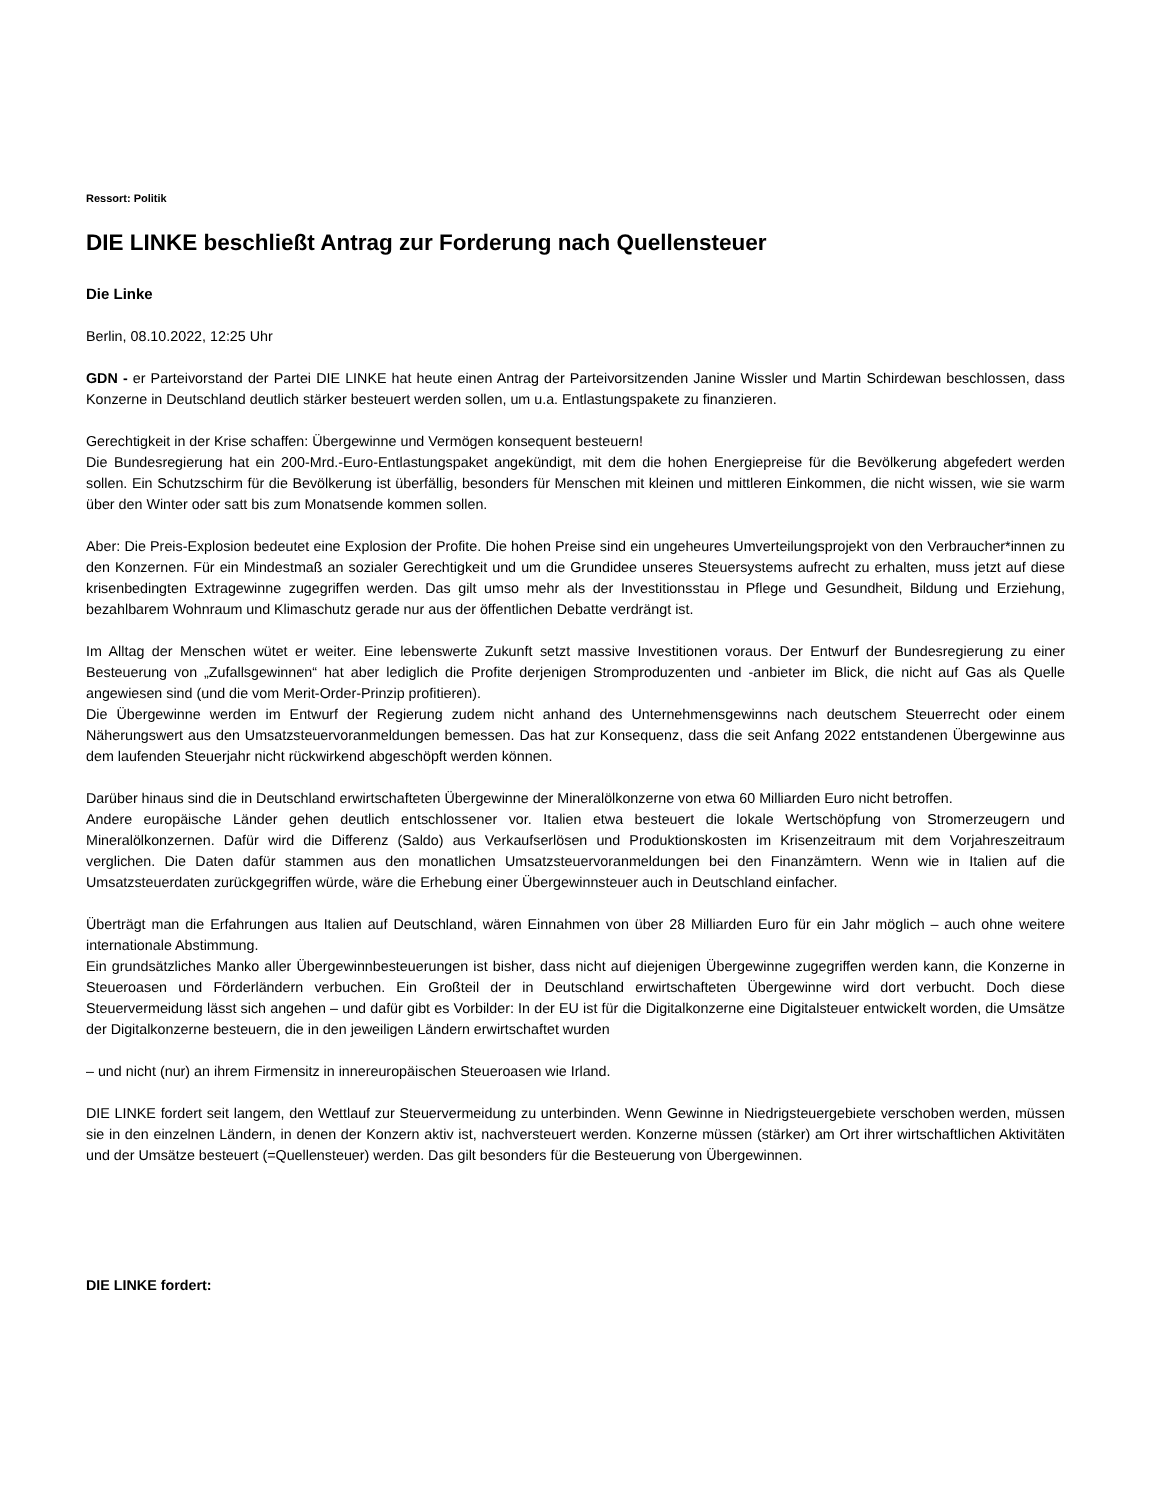Ressort: Politik
DIE LINKE beschließt Antrag zur Forderung nach Quellensteuer
Die Linke
Berlin, 08.10.2022, 12:25 Uhr
GDN - er Parteivorstand der Partei DIE LINKE hat heute einen Antrag der Parteivorsitzenden Janine Wissler und Martin Schirdewan beschlossen, dass Konzerne in Deutschland deutlich stärker besteuert werden sollen, um u.a. Entlastungspakete zu finanzieren.
Gerechtigkeit in der Krise schaffen: Übergewinne und Vermögen konsequent besteuern!
Die Bundesregierung hat ein 200-Mrd.-Euro-Entlastungspaket angekündigt, mit dem die hohen Energiepreise für die Bevölkerung abgefedert werden sollen. Ein Schutzschirm für die Bevölkerung ist überfällig, besonders für Menschen mit kleinen und mittleren Einkommen, die nicht wissen, wie sie warm über den Winter oder satt bis zum Monatsende kommen sollen.
Aber: Die Preis-Explosion bedeutet eine Explosion der Profite. Die hohen Preise sind ein ungeheures Umverteilungsprojekt von den Verbraucher*innen zu den Konzernen. Für ein Mindestmaß an sozialer Gerechtigkeit und um die Grundidee unseres Steuersystems aufrecht zu erhalten, muss jetzt auf diese krisenbedingten Extragewinne zugegriffen werden. Das gilt umso mehr als der Investitionsstau in Pflege und Gesundheit, Bildung und Erziehung, bezahlbarem Wohnraum und Klimaschutz gerade nur aus der öffentlichen Debatte verdrängt ist.
Im Alltag der Menschen wütet er weiter. Eine lebenswerte Zukunft setzt massive Investitionen voraus. Der Entwurf der Bundesregierung zu einer Besteuerung von „Zufallsgewinnen“ hat aber lediglich die Profite derjenigen Stromproduzenten und -anbieter im Blick, die nicht auf Gas als Quelle angewiesen sind (und die vom Merit-Order-Prinzip profitieren).
Die Übergewinne werden im Entwurf der Regierung zudem nicht anhand des Unternehmensgewinns nach deutschem Steuerrecht oder einem Näherungswert aus den Umsatzsteuervoranmeldungen bemessen. Das hat zur Konsequenz, dass die seit Anfang 2022 entstandenen Übergewinne aus dem laufenden Steuerjahr nicht rückwirkend abgeschöpft werden können.
Darüber hinaus sind die in Deutschland erwirtschafteten Übergewinne der Mineralölkonzerne von etwa 60 Milliarden Euro nicht betroffen.
Andere europäische Länder gehen deutlich entschlossener vor. Italien etwa besteuert die lokale Wertschöpfung von Stromerzeugern und Mineralölkonzernen. Dafür wird die Differenz (Saldo) aus Verkaufserlösen und Produktionskosten im Krisenzeitraum mit dem Vorjahreszeitraum verglichen. Die Daten dafür stammen aus den monatlichen Umsatzsteuervoranmeldungen bei den Finanzämtern. Wenn wie in Italien auf die Umsatzsteuerdaten zurückgegriffen würde, wäre die Erhebung einer Übergewinnsteuer auch in Deutschland einfacher.
Überträgt man die Erfahrungen aus Italien auf Deutschland, wären Einnahmen von über 28 Milliarden Euro für ein Jahr möglich – auch ohne weitere internationale Abstimmung.
Ein grundsätzliches Manko aller Übergewinnbesteuerungen ist bisher, dass nicht auf diejenigen Übergewinne zugegriffen werden kann, die Konzerne in Steueroasen und Förderländern verbuchen. Ein Großteil der in Deutschland erwirtschafteten Übergewinne wird dort verbucht. Doch diese Steuervermeidung lässt sich angehen – und dafür gibt es Vorbilder: In der EU ist für die Digitalkonzerne eine Digitalsteuer entwickelt worden, die Umsätze der Digitalkonzerne besteuern, die in den jeweiligen Ländern erwirtschaftet wurden
– und nicht (nur) an ihrem Firmensitz in innereuropäischen Steueroasen wie Irland.
DIE LINKE fordert seit langem, den Wettlauf zur Steuervermeidung zu unterbinden. Wenn Gewinne in Niedrigsteuergebiete verschoben werden, müssen sie in den einzelnen Ländern, in denen der Konzern aktiv ist, nachversteuert werden. Konzerne müssen (stärker) am Ort ihrer wirtschaftlichen Aktivitäten und der Umsätze besteuert (=Quellensteuer) werden. Das gilt besonders für die Besteuerung von Übergewinnen.
DIE LINKE fordert: